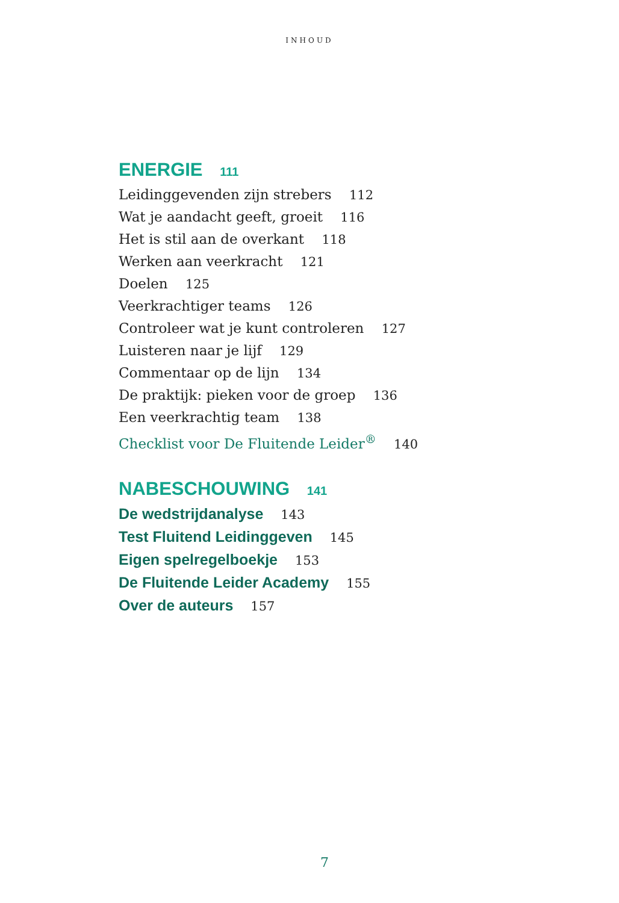INHOUD
ENERGIE 111
Leidinggevenden zijn strebers 112
Wat je aandacht geeft, groeit 116
Het is stil aan de overkant 118
Werken aan veerkracht 121
Doelen 125
Veerkrachtiger teams 126
Controleer wat je kunt controleren 127
Luisteren naar je lijf 129
Commentaar op de lijn 134
De praktijk: pieken voor de groep 136
Een veerkrachtig team 138
Checklist voor De Fluitende Leider<sup>®</sup> 140
NABESCHOUWING 141
De wedstrijdanalyse 143
Test Fluitend Leidinggeven 145
Eigen spelregelboekje 153
De Fluitende Leider Academy 155
Over de auteurs 157
7